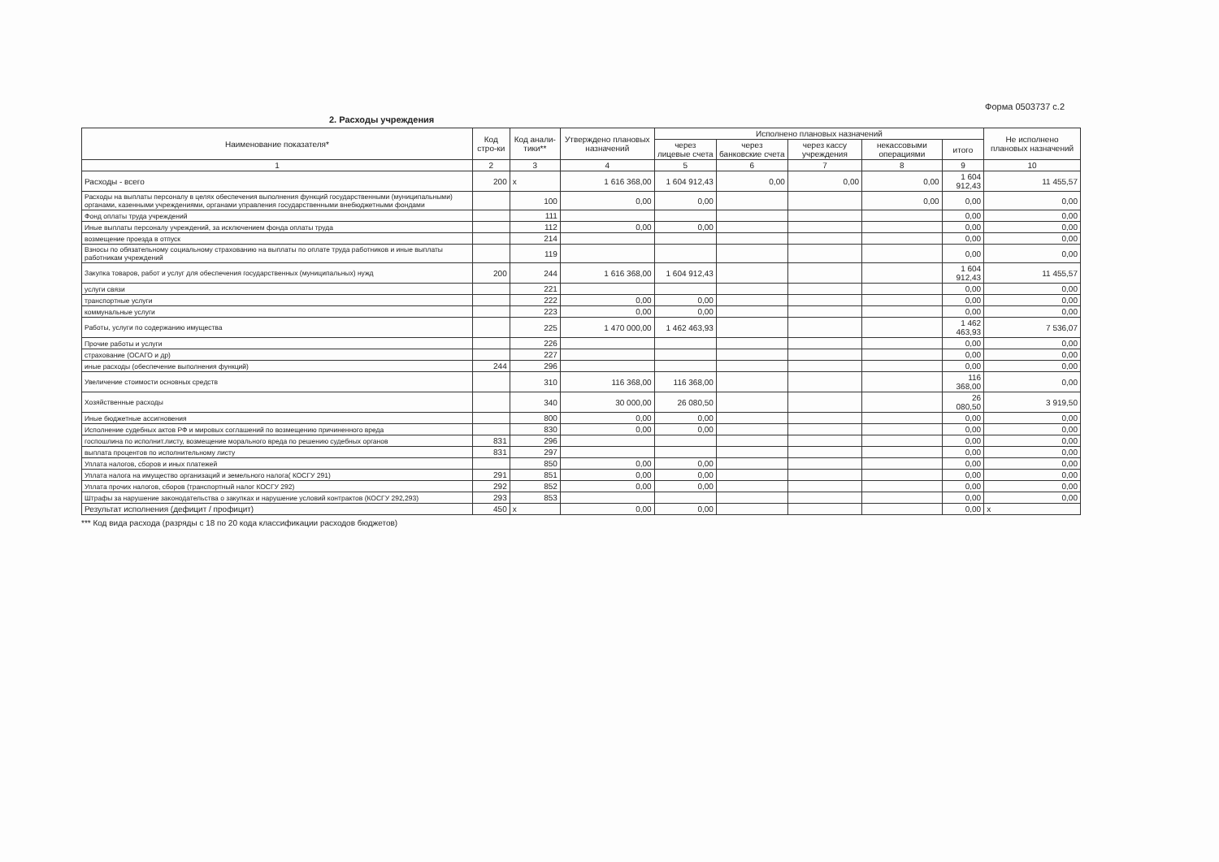Форма 0503737 с.2
2. Расходы учреждения
| Наименование показателя* | Код стро-ки | Код анали-тики** | Утверждено плановых назначений | Исполнено плановых назначений | | | | | Не исполнено плановых назначений |
| --- | --- | --- | --- | --- | --- | --- | --- | --- | --- |
| | | | | через лицевые счета | через банковские счета | через кассу учреждения | некассовыми операциями | итого | |
| 1 | 2 | 3 | 4 | 5 | 6 | 7 | 8 | 9 | 10 |
| Расходы - всего | 200 | x | 1 616 368,00 | 1 604 912,43 | 0,00 | 0,00 | 0,00 | 1 604 912,43 | 11 455,57 |
| Расходы на выплаты персоналу в целях обеспечения выполнения функций государственными (муниципальными) органами, казенными учреждениями, органами управления государственными внебюджетными фондами | | 100 | 0,00 | 0,00 | | | 0,00 | 0,00 | 0,00 |
| Фонд оплаты труда учреждений | | 111 | | | | | | 0,00 | 0,00 |
| Иные выплаты персоналу учреждений, за исключением фонда оплаты труда | | 112 | 0,00 | 0,00 | | | | 0,00 | 0,00 |
| возмещение проезда в отпуск | | 214 | | | | | | 0,00 | 0,00 |
| Взносы по обязательному социальному страхованию на выплаты по оплате труда работников и иные выплаты работникам учреждений | | 119 | | | | | | 0,00 | 0,00 |
| Закупка товаров, работ и услуг для обеспечения государственных (муниципальных) нужд | 200 | 244 | 1 616 368,00 | 1 604 912,43 | | | | 1 604 912,43 | 11 455,57 |
| услуги связи | | 221 | | | | | | 0,00 | 0,00 |
| транспортные услуги | | 222 | 0,00 | 0,00 | | | | 0,00 | 0,00 |
| коммунальные услуги | | 223 | 0,00 | 0,00 | | | | 0,00 | 0,00 |
| Работы, услуги по содержанию имущества | | 225 | 1 470 000,00 | 1 462 463,93 | | | | 1 462 463,93 | 7 536,07 |
| Прочие работы и услуги | | 226 | | | | | | 0,00 | 0,00 |
| страхование (ОСАГО и др) | | 227 | | | | | | 0,00 | 0,00 |
| иные расходы (обеспечение выполнения функций) | 244 | 296 | | | | | | 0,00 | 0,00 |
| Увеличение стоимости основных средств | | 310 | 116 368,00 | 116 368,00 | | | | 116 368,00 | 0,00 |
| Хозяйственные расходы | | 340 | 30 000,00 | 26 080,50 | | | | 26 080,50 | 3 919,50 |
| Иные бюджетные ассигновения | | 800 | 0,00 | 0,00 | | | | 0,00 | 0,00 |
| Исполнение судебных актов РФ и мировых соглашений по возмещению причиненного вреда | | 830 | 0,00 | 0,00 | | | | 0,00 | 0,00 |
| госпошлина по исполнит.листу, возмещение морального вреда по решению судебных органов | 831 | 296 | | | | | | 0,00 | 0,00 |
| выплата процентов по исполнительному листу | 831 | 297 | | | | | | 0,00 | 0,00 |
| Уплата налогов, сборов и иных платежей | | 850 | 0,00 | 0,00 | | | | 0,00 | 0,00 |
| Уплата налога на имущество организаций и земельного налога( КОСГУ 291) | 291 | 851 | 0,00 | 0,00 | | | | 0,00 | 0,00 |
| Уплата прочих налогов, сборов (транспортный налог КОСГУ 292) | 292 | 852 | 0,00 | 0,00 | | | | 0,00 | 0,00 |
| Штрафы за нарушение законодательства о закупках и нарушение условий контрактов (КОСГУ 292,293) | 293 | 853 | | | | | | 0,00 | 0,00 |
| Результат исполнения (дефицит / профицит) | 450 | x | 0,00 | 0,00 | | | | 0,00 | x |
*** Код вида расхода (разряды с 18 по 20 кода классификации расходов бюджетов)